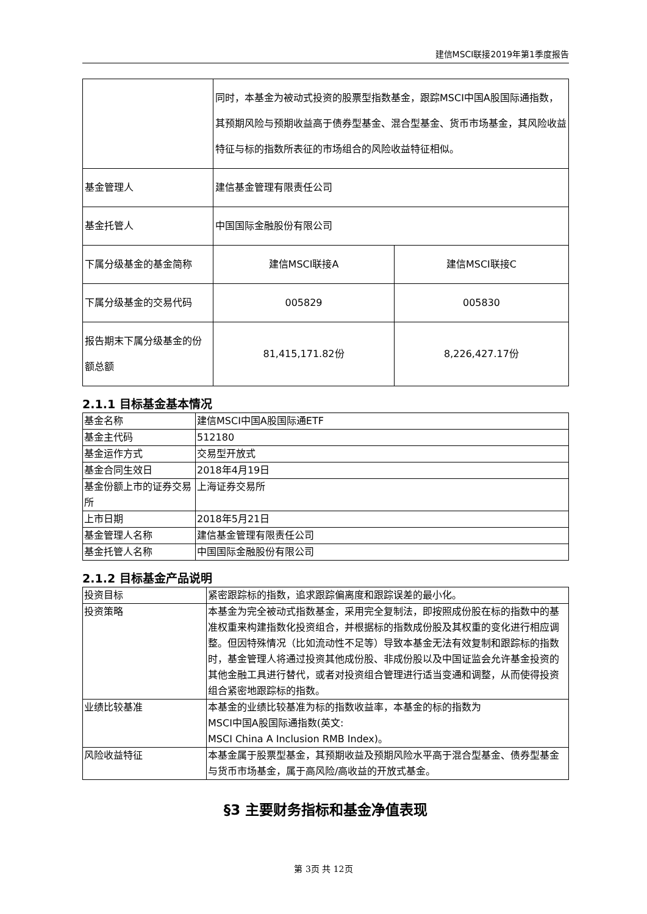建信MSCI联接2019年第1季度报告
| | 同时，本基金为被动式投资的股票型指数基金，跟踪MSCI中国A股国际通指数，其预期风险与预期收益高于债券型基金、混合型基金、货币市场基金，其风险收益特征与标的指数所表征的市场组合的风险收益特征相似。 | |
| 基金管理人 | 建信基金管理有限责任公司 | |
| 基金托管人 | 中国国际金融股份有限公司 | |
| 下属分级基金的基金简称 | 建信MSCI联接A | 建信MSCI联接C |
| 下属分级基金的交易代码 | 005829 | 005830 |
| 报告期末下属分级基金的份额总额 | 81,415,171.82份 | 8,226,427.17份 |
2.1.1 目标基金基本情况
| 基金名称 | 建信MSCI中国A股国际通ETF |
| 基金主代码 | 512180 |
| 基金运作方式 | 交易型开放式 |
| 基金合同生效日 | 2018年4月19日 |
| 基金份额上市的证券交易所 | 上海证券交易所 |
| 上市日期 | 2018年5月21日 |
| 基金管理人名称 | 建信基金管理有限责任公司 |
| 基金托管人名称 | 中国国际金融股份有限公司 |
2.1.2 目标基金产品说明
| 投资目标 | 紧密跟踪标的指数，追求跟踪偏离度和跟踪误差的最小化。 |
| 投资策略 | 本基金为完全被动式指数基金，采用完全复制法，即按照成份股在标的指数中的基准权重来构建指数化投资组合，并根据标的指数成份股及其权重的变化进行相应调整。但因特殊情况（比如流动性不足等）导致本基金无法有效复制和跟踪标的指数时，基金管理人将通过投资其他成份股、非成份股以及中国证监会允许基金投资的其他金融工具进行替代，或者对投资组合管理进行适当变通和调整，从而使得投资组合紧密地跟踪标的指数。 |
| 业绩比较基准 | 本基金的业绩比较基准为标的指数收益率，本基金的标的指数为 MSCI中国A股国际通指数(英文: MSCI China A Inclusion RMB Index)。 |
| 风险收益特征 | 本基金属于股票型基金，其预期收益及预期风险水平高于混合型基金、债券型基金与货币市场基金，属于高风险/高收益的开放式基金。 |
§3 主要财务指标和基金净值表现
第 3页 共 12页